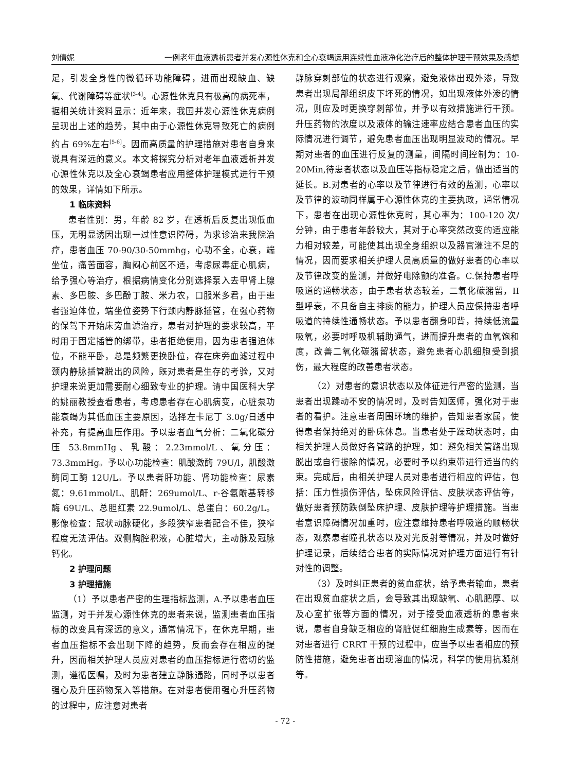刘倩妮 一例老年血液透析患者并发心源性休克和全心衰竭运用连续性血液净化治疗后的整体护理干预效果及感想
足，引发全身性的微循环功能障碍，进而出现缺血、缺氧、代谢障碍等症状<sup>[3-4]</sup>。心源性休克具有极高的病死率，据相关统计资料显示：近年来，我国并发心源性休克病例呈现出上述的趋势，其中由于心源性休克导致死亡的病例约占 69%左右<sup>[5-6]</sup>。因而高质量的护理措施对患者自身来说具有深远的意义。本文将探究分析对老年血液透析并发心源性休克以及全心衰竭患者应用整体护理模式进行干预的效果，详情如下所示。
1 临床资料
患者性别：男，年龄 82 岁，在透析后反复出现低血压，无明显诱因出现一过性意识障碍，为求诊治来我院治疗，患者血压 70-90/30-50mmhg，心功不全，心衰，端坐位，痛苦面容，胸闷心前区不适，考虑尿毒症心肌病，给予强心等治疗，根据病情变化分别选择泵入去甲肾上腺素、多巴胺、多巴酚丁胺、米力农，口服米多君，由于患者强迫体位，端坐位姿势下行颈内静脉插管，在强心药物的保驾下开始床旁血滤治疗，患者对护理的要求较高，平时用于固定插管的绑带，患者拒绝使用，因为患者强迫体位，不能平卧，总是频繁更换卧位，存在床旁血滤过程中颈内静脉插管脱出的风险，既对患者是生存的考验，又对护理来说更加需要耐心细致专业的护理。请中国医科大学的姚丽教授查看患者，考虑患者存在心肌病变，心脏泵功能衰竭为其低血压主要原因，选择左卡尼丁 3.0g/日透中补充，有提高血压作用。予以患者血气分析：二氧化碳分压 53.8mmHg、乳酸：2.23mmol/L、氧分压：73.3mmHg。予以心功能检查：肌酸激酶 79U/l，肌酸激酶同工酶 12U/L。予以患者肝功能、肾功能检查：尿素氮：9.61mmol/L、肌酐：269umol/L、r-谷氨酰基转移酶 69U/L、总胆红素 22.9umol/L、总蛋白：60.2g/L。影像检查：冠状动脉硬化，多段狭窄患者配合不佳，狭窄程度无法评估。双侧胸腔积液，心脏增大，主动脉及冠脉钙化。
2 护理问题
3 护理措施
（1）予以患者严密的生理指标监测，A.予以患者血压监测，对于并发心源性休克的患者来说，监测患者血压指标的改变具有深远的意义，通常情况下，在休克早期，患者血压指标不会出现下降的趋势，反而会存在相应的提升，因而相关护理人员应对患者的血压指标进行密切的监测，遵循医嘱，及时为患者建立静脉通路，同时予以患者强心及升压药物泵入等措施。在对患者使用强心升压药物的过程中，应注意对患者
静脉穿刺部位的状态进行观察，避免液体出现外渗，导致患者出现局部组织皮下坏死的情况，如出现液体外渗的情况，则应及时更换穿刺部位，并予以有效措施进行干预。升压药物的浓度以及液体的输注速率应结合患者血压的实际情况进行调节，避免患者血压出现明显波动的情况。早期对患者的血压进行反复的测量，间隔时间控制为：10-20Min,待患者状态以及血压等指标稳定之后，做出适当的延长。B.对患者的心率以及节律进行有效的监测，心率以及节律的波动同样属于心源性休克的主要执政，通常情况下，患者在出现心源性休克时，其心率为：100-120 次/分钟，由于患者年龄较大，其对于心率突然改变的适应能力相对较差，可能使其出现全身组织以及器官灌注不足的情况，因而要求相关护理人员高质量的做好患者的心率以及节律改变的监测，并做好电除颤的准备。C.保持患者呼吸道的通畅状态，由于患者状态较差，二氧化碳潴留，II型呼衰，不具备自主排痰的能力，护理人员应保持患者呼吸道的持续性通畅状态。予以患者翻身叩背，持续低流量吸氧，必要时呼吸机辅助通气，进而提升患者的血氧饱和度，改善二氧化碳潴留状态，避免患者心肌细胞受到损伤，最大程度的改善患者状态。
（2）对患者的意识状态以及体征进行严密的监测，当患者出现躁动不安的情况时，及时告知医师，强化对于患者的看护。注意患者周围环境的维护，告知患者家属，使得患者保持绝对的卧床休息。当患者处于躁动状态时，由相关护理人员做好各管路的护理，如：避免相关管路出现脱出或自行拔除的情况，必要时予以约束带进行适当的约束。完成后，由相关护理人员对患者进行相应的评估，包括：压力性损伤评估，坠床风险评估、皮肤状态评估等，做好患者预防跌倒坠床护理、皮肤护理等护理措施。当患者意识障碍情况加重时，应注意维持患者呼吸道的顺畅状态，观察患者瞳孔状态以及对光反射等情况，并及时做好护理记录，后续结合患者的实际情况对护理方面进行有针对性的调整。
（3）及时纠正患者的贫血症状，给予患者输血，患者在出现贫血症状之后，会导致其出现缺氧、心肌肥厚、以及心室扩张等方面的情况，对于接受血液透析的患者来说，患者自身缺乏相应的肾脏促红细胞生成素等，因而在对患者进行 CRRT 干预的过程中，应当予以患者相应的预防性措施，避免患者出现溶血的情况，科学的使用抗凝剂等。
- 72 -